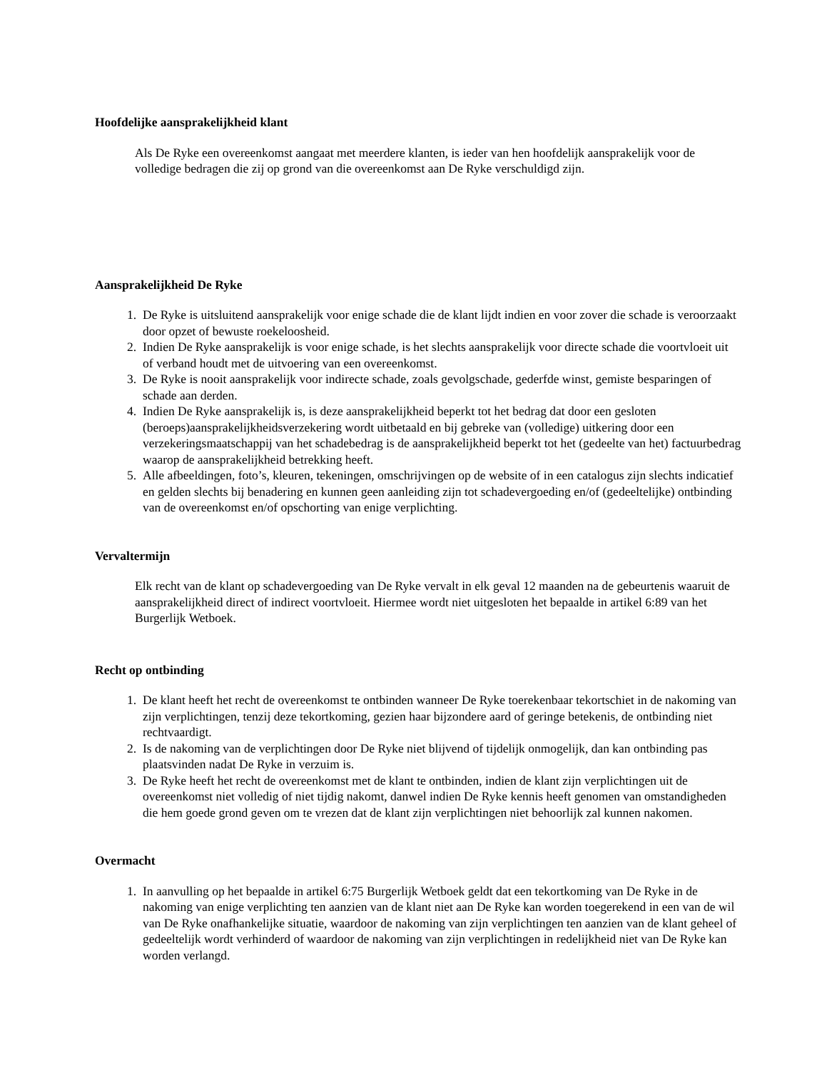Hoofdelijke aansprakelijkheid klant
Als De Ryke een overeenkomst aangaat met meerdere klanten, is ieder van hen hoofdelijk aansprakelijk voor de volledige bedragen die zij op grond van die overeenkomst aan De Ryke verschuldigd zijn.
Aansprakelijkheid De Ryke
1. De Ryke is uitsluitend aansprakelijk voor enige schade die de klant lijdt indien en voor zover die schade is veroorzaakt door opzet of bewuste roekeloosheid.
2. Indien De Ryke aansprakelijk is voor enige schade, is het slechts aansprakelijk voor directe schade die voortvloeit uit of verband houdt met de uitvoering van een overeenkomst.
3. De Ryke is nooit aansprakelijk voor indirecte schade, zoals gevolgschade, gederfde winst, gemiste besparingen of schade aan derden.
4. Indien De Ryke aansprakelijk is, is deze aansprakelijkheid beperkt tot het bedrag dat door een gesloten (beroeps)aansprakelijkheidsverzekering wordt uitbetaald en bij gebreke van (volledige) uitkering door een verzekeringsmaatschappij van het schadebedrag is de aansprakelijkheid beperkt tot het (gedeelte van het) factuurbedrag waarop de aansprakelijkheid betrekking heeft.
5. Alle afbeeldingen, foto’s, kleuren, tekeningen, omschrijvingen op de website of in een catalogus zijn slechts indicatief en gelden slechts bij benadering en kunnen geen aanleiding zijn tot schadevergoeding en/of (gedeeltelijke) ontbinding van de overeenkomst en/of opschorting van enige verplichting.
Vervaltermijn
Elk recht van de klant op schadevergoeding van De Ryke vervalt in elk geval 12 maanden na de gebeurtenis waaruit de aansprakelijkheid direct of indirect voortvloeit. Hiermee wordt niet uitgesloten het bepaalde in artikel 6:89 van het Burgerlijk Wetboek.
Recht op ontbinding
1. De klant heeft het recht de overeenkomst te ontbinden wanneer De Ryke toerekenbaar tekortschiet in de nakoming van zijn verplichtingen, tenzij deze tekortkoming, gezien haar bijzondere aard of geringe betekenis, de ontbinding niet rechtvaardigt.
2. Is de nakoming van de verplichtingen door De Ryke niet blijvend of tijdelijk onmogelijk, dan kan ontbinding pas plaatsvinden nadat De Ryke in verzuim is.
3. De Ryke heeft het recht de overeenkomst met de klant te ontbinden, indien de klant zijn verplichtingen uit de overeenkomst niet volledig of niet tijdig nakomt, danwel indien De Ryke kennis heeft genomen van omstandigheden die hem goede grond geven om te vrezen dat de klant zijn verplichtingen niet behoorlijk zal kunnen nakomen.
Overmacht
1. In aanvulling op het bepaalde in artikel 6:75 Burgerlijk Wetboek geldt dat een tekortkoming van De Ryke in de nakoming van enige verplichting ten aanzien van de klant niet aan De Ryke kan worden toegerekend in een van de wil van De Ryke onafhankelijke situatie, waardoor de nakoming van zijn verplichtingen ten aanzien van de klant geheel of gedeeltelijk wordt verhinderd of waardoor de nakoming van zijn verplichtingen in redelijkheid niet van De Ryke kan worden verlangd.